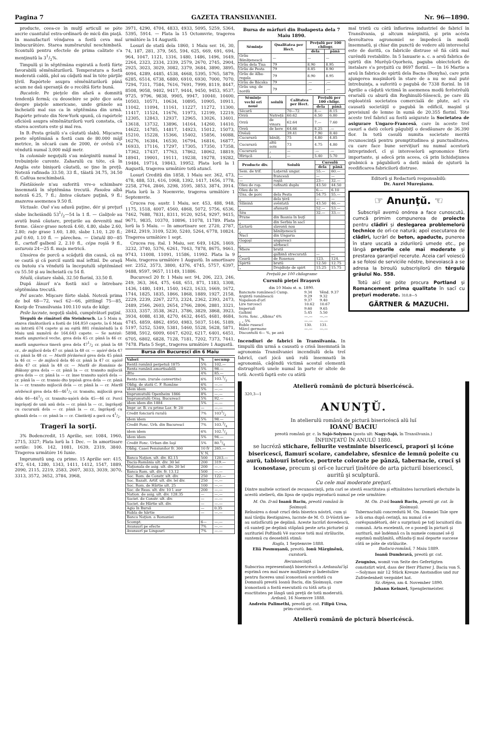Pagina 7 GAZETA TRANSILVANIEI. Nr. 96—1890.
producte, ceea-ce în mulţĭ articulĭ se póte ascrie cuantuluĭ estra-ordinarŭ de micŭ din piaţă. In manufacturĭ vênḑarea a fostŭ ceva maĭ îmbucurătóre. Starea numĕraruluĭ neschimbată. Scontulŭ pentru efectele de prima calitate s'a menţinutŭ la 31/2%.
Timpulŭ şi în sĕptĕmâna espirată a fostŭ fórte favorabilŭ sĕmĕnăturilorŭ. Temperatura a fostŭ moderată caldă, ploĭ au căḑutŭ maĭ în tóte părţile ţĕriĭ. Rapórtele asupra sĕmĕnăturilorŭ până acum ne daŭ speranţă de o recóltă fórte bună.
Bucatele. Pe pieţele din afară a domnitŭ tendenţă fermă; cu deosebire se póte ḑice asta despre piaţele americane, unde grânele au încheiatŭ maĭ sus ca în sĕptĕmâna din urmă. Rapórte private din New-York spunŭ, că rapórtele oficiósŭ asupra sĕmĕnăturilorŭ vorŭ constata, că starea acestora este şi maĭ rea.
In B.-Pesta grâulŭ s'a căutatŭ slabŭ. Mişcarea peste sĕptĕmână a fostŭ cam de 80.000 măjĭ metrice, în sĕcară cam de 2000, ér ovĕsŭ s'a vêndutŭ numaĭ 3,000 măjĭ metr.
In coloniale negoţulŭ s'au mărginitŭ numaĭ la trebuinţele curente. Zaharulŭ cu tóte, că în Anglia este binişorŭ căutatŭ, se ţine în preţŭ. Noteză rafinada 33.50, 33 fl., tăiatŭ 34.75, 34.50 fl. Caféua neschimbată.
Păstăiósele n'au suferitŭ vre-o schimbare însemnată în sĕptĕmâna trecută. Fasolea albă noteză 6.25, 7 fl.; lintea căutare puţină, 9 fl.; mazerea asemenea 9.50 fl.
Victuale. Ouĕ s'au adusŭ puţine, dér şi preţurĭ slabe încheiândŭ 531/2—54 la 1 fl. — Galiţele au avutŭ bună căutare, preţurile au devenitŭ maĭ ferme. Gâsce grase noteză 4.60, 4.80, slabe 2.60, 2.80; raţe grase 1.60, 1.80, slabe 1.10, 1.20 fl.; puĭ 0.60, 1.10 fl. — părechea. — Untulŭ 80—85 fl., cartofĭ galbenĭ 2, 2.10 fl., cépa roşiă 9 fl., usturoiu 24—25 fl. maja metrică.
Unsórea de porcŭ a scăḑutŭ din causă, că nu se caută şi că porciĭ suntŭ maĭ ieftinĭ. De oraşŭ cu butoiu s'a vêndutŭ la începutulŭ sĕptĕmâneĭ cu 55.50 şi au încheiatŭ cu 54 fl.
Sĕulŭ, căutare slabă, 32.50 florinĭ, 33.50 fl.
După lânurĭ n'a fostŭ nicĭ o întrebare sĕptĕmâna trecută.
Peĭ uscate. Mişcare fórte slabă. Noteză prima de boĭ 68—72, vacĭ 62—66, pittlingĭ 75—85, Kneip de Transilvania 100.110 suta de kilgr.
Peile lucrate, negoţŭ slabŭ, cumpĕrătorĭ puţinĭ.
Têrgulŭ de rîmătorĭ din Steinbruch. La 5 Maiu n. starea rîmătorilorŭ a fostŭ de 164.850 capete, la 6 Maiu au întratŭ 674 capete şi au eşitŭ 881 rĕmânêndŭ la 6 Maiu unŭ numĕrŭ de 164.643 capete. — Se notézĕ: marfa unguréscă veche, grea dela 45 cr. până la 46 cr. marfă ungurésca tineră grea dela 471/2 cr. până la 48 cr., de mijlocŭ dela 47 cr. până la 48 cr. — uşórĕ dela 47 cr. până la 48 cr. — Marfă ţĕrănéscă grea dela 45 până la 46 cr. — de mijlocŭ dela 46 cr. până la 47 cr. uşórĕ dela 47 cr. până la 48 cr. — Marfă de România de Bâkony grea dela — cr. până la — cr. transito mijlociă grea dela — cr. până la — cr. înse transito uşóră dela — cr. până la — cr. transio dto ţepósă grea dela — cr. până la — cr. transito mijlociă dela — cr. până la — cr. Marfă sêrbéscă grea dela 46—461/2 cr. transito, mijlociă grea dela 46—461/2 cr. transito-uşóră dela 45—46 cr. Porcĭ îngrăşaţĭ de unŭ anŭ dela — cr. până la — cr., îngrăşaţĭ cu cucuruzŭ dela — cr. până la — cr., îngrăşaţĭ cu ghindă dela — cr. până la — cr. Cântăriţĭ a gară cu 41/2.
Tragerĭ la sorţĭ.
3% Bodencredit, 15 Aprilie, ser. 1084, 1960, 2715, 3327; Plata lorŭ la 1 Dec. — In amortisare seriile: 106. 142, 1081, 1639, 2319, 3840. Tragerea următóre 16 Iunie.
Imprumutŭ ung. cu prime. 15 Aprilie ser: 415, 472, 614, 1280, 1343, 1411, 1412, 1547, 1889, 2090, 2115, 2219, 2583, 2607, 3033, 3039, 3070, 3313, 3572, 3652, 3784, 3968,
3971, 4290, 4704, 4833, 4933, 5095, 5259, 5364, 5395, 5914. — Plata la 15 Octomvrie, tragerea următóre la 14 Augustŭ.
Losurĭ de statŭ dela 1860, 1 Maiu ser. 16, 30, 74, 187, 281, 379, 565, 594, 625, 669, 691, 694, 964, 1047, 1121, 1316, 1480, 1486, 1496, 1649, 2264, 2323, 2334, 2339, 2579, 2670, 2745, 2904, 2925, 3023, 3029, 3082, 3379, 3684, 3890, 3895, 4094, 4289, 4485, 4538, 4668, 5395, 5765, 5879, 6285, 6514, 6738, 6880, 6910, 6930, 7000, 7070, 7294, 7311, 7584, 7616, 7691, 7999, 8119, 8447, 8508, 9058, 9402, 9417, 9444, 9450, 9453, 9537, 9725, 9796, 9838, 9905, 9947, 10040, 10400, 10503, 10571, 10634, 10895, 10905, 10911, 11042, 11094, 11161, 11227, 11272, 11300, 11417, 11524, 11676, 11973, 12199, 12219, 12305, 12843, 12937, 12965, 13026, 13401, 13618, 13732, 13896, 14164, 14260, 14410, 14622, 14785, 14817, 14923, 15012, 15073, 15210, 15228, 15366, 15402, 15856, 16088, 16276, 16384, 16530, 16794, 16816, 16877, 16933, 17116, 17297, 17305, 17350, 17358, 17362, 17437, 17763, 17862, 18062, 18819, 18941, 19001, 19111, 19238, 19278, 19282, 19484, 19714, 19843, 19952. Plata lorŭ la 1 Augustŭ, tragerea următóre totŭ atuncĭ.
Losurĭ Creditŭ din 1858, 1 Maiu ser. 362, 473, 478, 488, 531, 616, 1068, 1392, 1417, 1656, 1778, 2258, 2764, 2846, 3298, 3595, 3853, 3874, 3914. Plata lorŭ la 3 Noemvrie, tragerea următóre 1 Septemvrie.
Crucea roş. austr. 1 Maiu, ser. 453, 488, 948, 1175, 1518, 4007, 4560, 4868, 5072, 5756, 6536, 7462, 7688, 7831, 8311, 9120, 9254, 9297, 9415, 9671, 9835, 10370, 10896, 11078, 11789. Plata lorŭ la 5 Maiu. — In amortisare ser. 2720, 2787, 2842, 2919, 3109, 5230, 5240, 5264, 6778, 10824. Tragerea următóre 1 sept.
Crucea roş. ital. 1 Maiu, ser. 649, 1426, 1469, 3232, 3740, 5376, 6261, 7043, 7878, 8675, 9461, 9743, 11008, 11091, 11586, 11992. Plata la 9 Maiu, tragerea următóre 1 Augustŭ. In amortisare ser. 2352, 3573, 3800, 4376, 4745, 5757, 6397, 9488, 9597, 9657, 11149, 11886.
Bucurescĭ 20 fr. 1 Maiu ser. 94, 206, 223, 246, 249, 363, 364, 475, 648, 651, 871, 1183, 1308, 1436, 1480, 1491, 1540, 1623, 1633, 1669, 1672, 1744, 1825, 1835, 1866, 1868, 1889, 1927, 2158, 2229, 2239, 2267, 2273, 2324, 2362, 2393, 2473, 2489, 2566, 2603, 2654, 2766, 2806, 2881, 3321, 3333, 3357, 3538, 3621, 3786, 3829, 3868, 3923, 3934, 4088, 4138, 4270, 4632, 4645, 4681, 4684, 4745, 4859, 4862, 4950, 4983, 5037, 5146, 5189, 5197, 5252, 5349, 5381, 5460, 5528, 5628, 5871, 5898, 5912, 6009, 6047, 6202, 6217, 6401, 6451, 6705, 6802, 6828, 7128, 7181, 7202, 7373, 7441, 7478. Plata 5 Sept., tragerea următóre 1 Augustŭ.
Bursa din Bucurescĭ din 6 Maiu
| Valorĭ | % | secump |
| --- | --- | --- |
| Rentă română perpetuă 1875 | 5% | 102.— |
| Renta română amortisabilă | 5% | 98.— |
| dtto | 4% | 85.— |
| Renta rom. (rurale convertite) | 6% | 103.1/2 |
| Oblig. de statŭ C. F. Române | 6% | —.— |
| idem idem | 5% | —.— |
| Imprumutulŭ Openheim 1866 | 8% | —.— |
| Imprumutulŭ Oraş. Bucurescĭ | 5% | 92.— |
| idem idem din 1884 | 5% | —.— |
| Impr. or. B. cu prime Loz. fr. 20 | — | —.— |
| Credit fonciarŭ ruralŭ | 7% | 1031/2 |
| idem idem | 5% | 98.— |
| Credit Fonc. Urb. din Bucurescĭ | 7% | 103.3/4 |
| idem idem | 6% | 102.1/2 |
| idem idem | 5% | 94.— |
| Credit Fonc. Urban din Iaşĭ | 5% | 80.1/4 |
| Oblig. Caseĭ Pensiunilor fr. 300 | 10 fr | 265.— |
| | V. N. | |
| Banca Naţion. ult. div. 82.15 | 500 | 1203.— |
| Dacia-România ult. div. 30 leĭ | 200 | 319.— |
| Naţionala de asig. ult. div. 20 leĭ | 200 | —.— |
| Banca Rom. ult. div. fr. 13.12 | 500 | —.— |
| Soc. Rom. de Constr. ult. div. | 250 | 122.— |
| Soc. Bazalt. Artif. ult. div. leĭ div. | 250 | —.— |
| Soc. Rom. de Hârtie ult. 25 | 100 | —.— |
| Soc. de Reas. ult. div. 10 l. aur | 200 | —.— |
| Nation. de asig. ult. div. 128.35 | — | —.— |
| Societ. de Constr. ult. div. | — | —.— |
| Societ. de Hârtie ult. div. | — | —.— |
| Agio în Bursă | — | 0.35 |
| Rubla de hârtie | — | —.— |
| Banca Naţion. a Romaniei | | |
| Scompt. | 6— | —.— |
| Avansurĭ pe efecte | 7% | —.— |
| Avansurĭ pe Lingourĭ | 7% | —.— |
Bursa de mărfurĭ din Budapesta dela 7 Maiu 1890.
| Sĕminţe | Qualitatea per Hect. | Preţulŭ per 100 chilogr. | |
| --- | --- | --- | --- |
| | | dela | până |
| Grâu Bănăţenescŭ | — | — | — |
| Grâu dela Tisa | 79 | 8.90 | 8.95 |
| Grâu de Pesta | 79 | 8.85 | 8.90 |
| Grâu de Alba-regala | 79 | 8.90 | 8.95 |
| Grâu de Bácska | 79 | .— | .— |
| Grâu ung. de nordŭ | 79 | .— | .— |
| Sĕminţe vechĭ orĭ nouĕ | soiulŭ | Calitatea per Hect. | Preţulŭ per 100 chilgr. | |
| --- | --- | --- | --- | --- |
| | | | dela | până |
| Sĕcară | | 70—72 | 8.— | 8.15 |
| Orzŭ | Nutreţŭ | 60.62 | 6.50 | 6.80 |
| Orzŭ | de vinars | 62.64 | 7.— | 7.60 |
| Orzŭ | de bere | 64.66 | 8.25 | .— |
| Ovĕsŭ | | 39.41 | 7.90 | 8.40 |
| Cucuruzŭ | bănăţ. | 75 | 4.80 | 4.85 |
| Cucuruzŭ | altŭ soiu | 73 | 4.75 | 4.80 |
| Cucuruzŭ | „ | — | .— | .— |
| Hirişcă | „ | — | 5.40 | 5.70 |
| Producte div. | Soiulŭ | Cursulŭ | |
| --- | --- | --- | --- |
| | | dela | până |
| Sem. de trif. | Luţernă ungur. | 55.— | 60.— |
| — | francesă | — | — |
| — | roşiă | 23— | 32.— |
| Oleu de rap. | rafinatŭ duplu | 43.50 | 44.50 |
| Oleu de in | | 6.— | 6.10 |
| Uns. de porc | dela Pesta | 54.75 | 55.— |
| „ | dela ţéră | — | — |
| Slănină | svêntată | 43.50 | 46.— |
| „ | afumată | 52.— | 53.— |
| Sĕu | | 32.— | 33.— |
| Prune | din Bosnia în buţĭ | | |
| „ | din Serbia în sacĭ | | |
| Lictarŭ | slavonŭ nou | | |
| „ | bănăţenescŭ | | |
| Nucĭ | din Ungaria | | |
| Gogoşĭ | unguresci | | |
| „ | sêrbescĭ | | |
| Miere | brută | | |
| „ | galbină strecurată | — | — |
| Ceară | de Rosenau | 123. | 124. |
| Spirtŭ | brutŭ | 12.50 | 12.75 |
| „ | Drojdiuţe de spirt | 15.25 | 15.75 |
Preţulŭ pe 100 chilograme
Cursulŭ pieţeĭ Braşovŭ
din 10 Maiu st. n. 1890.
| Bancnote românescĭ Cump. | 9.34 | Vênd. 9.37 |
| Argintŭ românescŭ | 9.29 | 9.32 |
| Napoleon-d'orĭ | 9.37 | 9.40 |
| Lire turcescĭ | 10.62 | 10.67 |
| Imperialĭ | 9.60 | 9.65 |
| Galbinĭ | 5.45 | 5.50 |
| Scris. fonc. „Albina" 6% | —.— | —.— |
| „ „ 5% | —.— | —.— |
| Ruble rusescĭ | 130. | 131. |
| Mărcĭ germane | —.— | —.— |
| Discontulŭ 6— %, pe anŭ | | |
Incendiurĭ de fabricĭ în Transilvania. In timpulŭ din urmă a causatŭ o crisă însemnată în agronomia Transilvaniei incendiulŭ dela treĭ fabricĭ, carĭ jócă unŭ rolŭ însemnatŭ în agronomiă, căḑêndŭ victimă acestuĭ elementŭ distrugĕtorŭ unele numaĭ în parte ér altele de totŭ. Acestŭ faptŭ este cu atâtŭ
maĭ tristŭ cu câtŭ înflorirea industrieĭ de fabricĭ în Transilvania, şi altcum mărginită, şi prin acésta desvoltarea agronomieĭ se împedecă în modŭ însemnatŭ, şi chiar din punctŭ de vedere alŭ intereseluĭ este de doritŭ, ca fabricile distruse sĕ fiă câtŭ maĭ curêndŭ restabilite. In 5 Ianuarie a. c. a arsŭ fabrica de spirtŭ din Murĕşŭ-Oşorheiu, paguba obiectelorŭ de instalare s'a preţuitŭ cu 8697 florinĭ. — In 16 Martie a arsŭ în fabrica de spirtŭ dela Bacna (Bonyha), care prin ajungerea maşinilorŭ în stare de a nu se maĭ puté întrebuinţa, a suferitŭ o pagubă de 7338 florinĭ. In 18 Aprilie a căḑutŭ victimă în asemenea modŭ ferĕstrĕulŭ erarialŭ cu aburŭ din Reghinulŭ-Săsescŭ, pe care ilŭ esploatéză societatea comercială de plute, acĭ s'a causatŭ societăţiĭ o pagubă în edificiĭ, maşinĭ şi provisiunĭ de lemne în sumă de 20.355 florinĭ. Tóte aceste treĭ fabricĭ au fostŭ asigurate la Societatea de asigurare Ungaro-Francesă, care în aceste treĭ casurĭ a datŭ celorŭ păgubiţĭ o desdăunare de 36.390 flor. In totŭ casulŭ numita societate merită recunoscinţă pentru promptitudinea şi punctualitatea, cu care face bune serviţiurĭ nu numaĭ acestorŭ întreprinderĭ, cĭ şi intereselorŭ agronomice fórte importante, şi adecă prin aceea, că prin lichidaţiunea grabnică a păgubilorŭ a datŭ mână de ajutorŭ la reedificarea fabricilorŭ distruse.
Editorŭ şi Redactorŭ responsabilŭ:
Dr. Aurel Mureşianu.
☞ Anunţŭ. ☜
Subscrişiĭ avemŭ onórea a face cunoscutŭ, cumcă primim compunerea de proiecte pentru clădirĭ şi deslegarea problemelorŭ technice de orĭ-ce natură; apoĭ esecutarea de clădirĭ, lucrărĭ de beton, apaducte, punerea în stare uscată a zidurilorŭ umede etc., pe lângă preţurile cele maĭ moderate şi prestarea garanţieĭ recerute. Aceia carĭ voiescŭ a se folosi de serviciile nóstre, binevoiască a se adresa la biroulŭ subscrişilorŭ din têrgulŭ grâuluĭ No. 558.
Totŭ aicĭ se póte procura Portland şi Romancement prima qualitate în sacĭ cu preţurĭ moderate. 310,8—5
GÄRTNER & MAZUCHI.
Atelierŭ românŭ de pictură bisericéscă.
320,3—1
ANUNŢŬ.
In atelierulŭ românŭ de pictură bisericéscă alŭ luĭ
IOANŬ BACIU
preotŭ românŭ gr. c. în Sajó-Solymos (posta ult: Nagy-Sajó, în Transilvania.)
ÎNFIINŢATŬ ÎN ANULŬ 1880.
se lucréză stichare, feliurite vestminte bisericescĭ, praporĭ şi icóne bisericescĭ, flamurĭ scolare, candelabre, sfesnice de lemnŭ poleite cu aurŭ, tablourĭ istorice, portrete colorate pe pânză, tabernacle, crucĭ şi iconostase, precum şi orĭ-ce lucrurĭ ţinĕtóre de arta picturiĭ bisericescĭ, auritŭ şi sculptură.
Cu cele maĭ moderate preţurĭ.
Dintre multele scrisorĭ de recunoscinţă, prin carĭ se atestă esactitatea şi eftinătatea lucrurilorŭ efectuite în acestŭ atelierŭ, din lipsa de spaţiu reproducŭ numaĭ pe cele următóre:
M. On. D-nŭ Ioanŭ Baciu, preotŭ românŭ în Şoimuşŭ.
Reînoirea a douĕ crucĭ dela biserica nóstră, cum şi maĭ târḑiu Restignirea, lucrate de M. O. D-Vóstră ne-au satisfăcutŭ pe deplinŭ. Aceste lucrărĭ dovedescŭ, că sunteţĭ pe deplinŭ stăpânŭ peste arta picturieĭ şi auriturieĭ Poftindŭ Vĕ succese totŭ maĭ strălucite, suntemŭ cu deosebită stimă:
Ragla, 1 Septemvre 1888.
Eliă Posmuşanŭ, preotŭ. Ionŭ Mărginênŭ, curatorŭ.
Recunoscinţă.
Subscrisa representanţă bisericéscă a Ardanuluĭ îşĭ esprimă cea maĭ mare mulţămire şi îndestulire pentru facerea unuĭ iconostasŭ acordatŭ cu Domnulŭ preotŭ Ioanŭ Baciu, din Şioimuşŭ, care iconostasŭ a fostŭ esecutatŭ cu tótă arta şi esactitatea pe lângă unŭ preţŭ de totŭ moderatŭ.
Ardanŭ, 16 Noemvre 1888.
Andreiu Palimethi, preotŭ gr. cat. Filipŭ Ursa, prim-curatorŭ.
M. On. D-nŭ Ioanŭ Baciu, preotŭ gr. cat. în Şioimuşŭ.
Tabernaclulŭ concredutŭ M. On. Domniei Tale spre a-lŭ orna după cerinţă, nu numaĭ că e corĕspundĕtorŭ, dér a surprinsŭ pe toţĭ locuitoriĭ din comună. Arta escelentă, ce o poseḑĭ în pictură şi auritură, mĕ îndémnă ca în numele comuneĭ sĕ-ţĭ esprimŭ mulţămită, oftându-ţĭ maĭ departe succese câtŭ se póte de strălucite.
Budacu-română, 7 Maiu 1889.
Ioanŭ Dumbravă, preotŭ gr. cat.
Zeugniss, womit von Seite des Gefertigten constatirt wird, dass der Herr Pfarrer J. Baciu von S.—Solymos mir 12 Stück Kreuze Anstandlos und zur Zufriedenheit vergoldet hat.
Sz.-Régen, am 4. November 1890.
Johann Keinzel, Spenglermeister.
Atelierŭ românŭ de pictură bisericéscă.